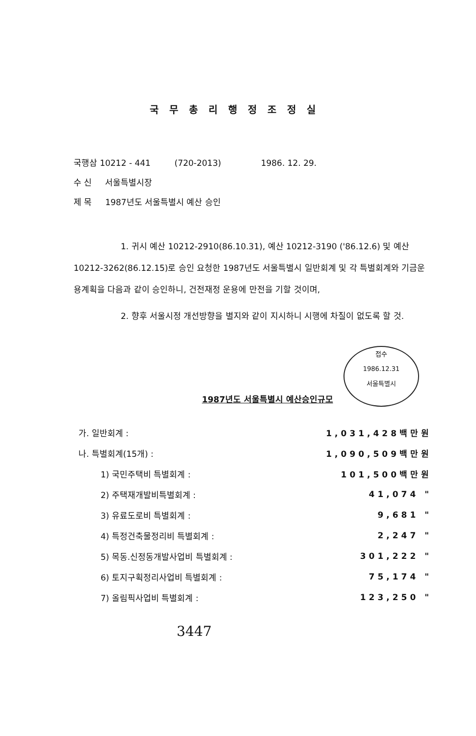국무총리행정조정실
국행삼 10212 - 441 (720-2013) 1986. 12. 29.
수 신 서울특별시장
제 목 1987년도 서울특별시 예산 승인
1. 귀시 예산 10212-2910(86.10.31), 예산 10212-3190 ('86.12.6) 및 예산 10212-3262(86.12.15)로 승인 요청한 1987년도 서울특별시 일반회계 및 각 특별회계와 기금운용계획을 다음과 같이 승인하니, 건전재정 운용에 만전을 기할 것이며,
2. 향후 서울시정 개선방향을 별지와 같이 지시하니 시행에 차질이 없도록 할 것.
접수
1986.12.31
서울특별시
1987년도 서울특별시 예산승인규모
| 가. 일반회계 : | 1,031,428백만원 |
| 나. 특별회계(15개) : | 1,090,509백만원 |
| 1) 국민주택비 특별회계 : | 101,500백만원 |
| 2) 주택재개발비특별회계 : | 41,074 " |
| 3) 유료도로비 특별회계 : | 9,681 " |
| 4) 특정건축물정리비 특별회계 : | 2,247 " |
| 5) 목동.신정동개발사업비 특별회계 : | 301,222 " |
| 6) 토지구획정리사업비 특별회계 : | 75,174 " |
| 7) 올림픽사업비 특별회계 : | 123,250 " |
3447